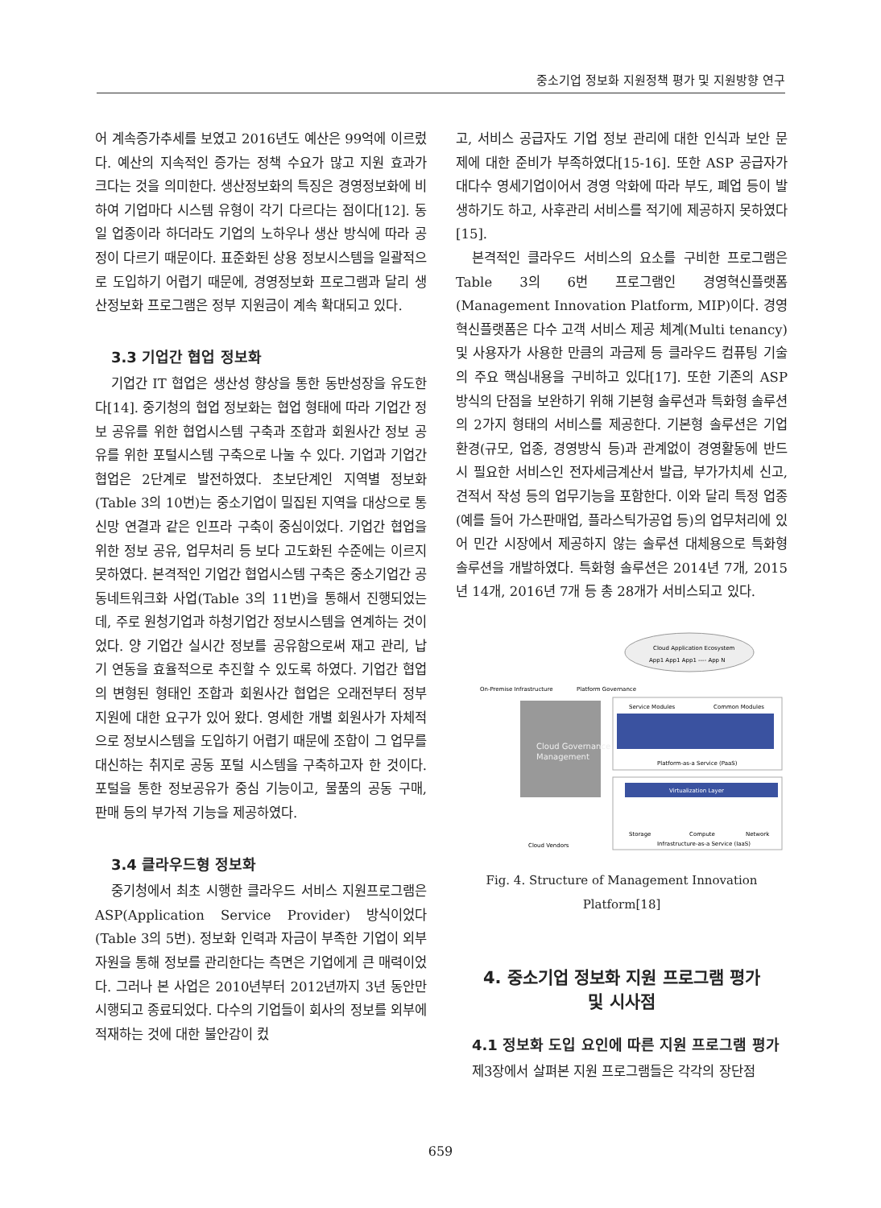중소기업 정보화 지원정책 평가 및 지원방향 연구
어 계속증가추세를 보였고 2016년도 예산은 99억에 이르렀다. 예산의 지속적인 증가는 정책 수요가 많고 지원 효과가 크다는 것을 의미한다. 생산정보화의 특징은 경영정보화에 비하여 기업마다 시스템 유형이 각기 다르다는 점이다[12]. 동일 업종이라 하더라도 기업의 노하우나 생산 방식에 따라 공정이 다르기 때문이다. 표준화된 상용 정보시스템을 일괄적으로 도입하기 어렵기 때문에, 경영정보화 프로그램과 달리 생산정보화 프로그램은 정부 지원금이 계속 확대되고 있다.
3.3 기업간 협업 정보화
기업간 IT 협업은 생산성 향상을 통한 동반성장을 유도한다[14]. 중기청의 협업 정보화는 협업 형태에 따라 기업간 정보 공유를 위한 협업시스템 구축과 조합과 회원사간 정보 공유를 위한 포털시스템 구축으로 나눌 수 있다. 기업과 기업간 협업은 2단계로 발전하였다. 초보단계인 지역별 정보화(Table 3의 10번)는 중소기업이 밀집된 지역을 대상으로 통신망 연결과 같은 인프라 구축이 중심이었다. 기업간 협업을 위한 정보 공유, 업무처리 등 보다 고도화된 수준에는 이르지 못하였다. 본격적인 기업간 협업시스템 구축은 중소기업간 공동네트워크화 사업(Table 3의 11번)을 통해서 진행되었는데, 주로 원청기업과 하청기업간 정보시스템을 연계하는 것이었다. 양 기업간 실시간 정보를 공유함으로써 재고 관리, 납기 연동을 효율적으로 추진할 수 있도록 하였다. 기업간 협업의 변형된 형태인 조합과 회원사간 협업은 오래전부터 정부 지원에 대한 요구가 있어 왔다. 영세한 개별 회원사가 자체적으로 정보시스템을 도입하기 어렵기 때문에 조합이 그 업무를 대신하는 취지로 공동 포털 시스템을 구축하고자 한 것이다. 포털을 통한 정보공유가 중심 기능이고, 물품의 공동 구매, 판매 등의 부가적 기능을 제공하였다.
3.4 클라우드형 정보화
중기청에서 최초 시행한 클라우드 서비스 지원프로그램은 ASP(Application Service Provider) 방식이었다 (Table 3의 5번). 정보화 인력과 자금이 부족한 기업이 외부 자원을 통해 정보를 관리한다는 측면은 기업에게 큰 매력이었다. 그러나 본 사업은 2010년부터 2012년까지 3년 동안만 시행되고 종료되었다. 다수의 기업들이 회사의 정보를 외부에 적재하는 것에 대한 불안감이 컸
고, 서비스 공급자도 기업 정보 관리에 대한 인식과 보안 문제에 대한 준비가 부족하였다[15-16]. 또한 ASP 공급자가 대다수 영세기업이어서 경영 악화에 따라 부도, 폐업 등이 발생하기도 하고, 사후관리 서비스를 적기에 제공하지 못하였다[15].
본격적인 클라우드 서비스의 요소를 구비한 프로그램은 Table 3의 6번 프로그램인 경영혁신플랫폼 (Management Innovation Platform, MIP)이다. 경영혁신플랫폼은 다수 고객 서비스 제공 체계(Multi tenancy) 및 사용자가 사용한 만큼의 과금제 등 클라우드 컴퓨팅 기술의 주요 핵심내용을 구비하고 있다[17]. 또한 기존의 ASP 방식의 단점을 보완하기 위해 기본형 솔루션과 특화형 솔루션의 2가지 형태의 서비스를 제공한다. 기본형 솔루션은 기업환경(규모, 업종, 경영방식 등)과 관계없이 경영활동에 반드시 필요한 서비스인 전자세금계산서 발급, 부가가치세 신고, 견적서 작성 등의 업무기능을 포함한다. 이와 달리 특정 업종(예를 들어 가스판매업, 플라스틱가공업 등)의 업무처리에 있어 민간 시장에서 제공하지 않는 솔루션 대체용으로 특화형 솔루션을 개발하였다. 특화형 솔루션은 2014년 7개, 2015년 14개, 2016년 7개 등 총 28개가 서비스되고 있다.
Cloud Application Ecosystem
App1 App1 App1 ---- App N
On-Premise Infrastructure
Platform Governance
Cloud Governance &
Management
Service Modules
Common Modules
Platform-as-a Service (PaaS)
Virtualization Layer
Storage
Compute
Network
Infrastructure-as-a Service (IaaS)
Cloud Vendors
Fig. 4. Structure of Management Innovation Platform[18]
4. 중소기업 정보화 지원 프로그램 평가
및 시사점
4.1 정보화 도입 요인에 따른 지원 프로그램 평가
제3장에서 살펴본 지원 프로그램들은 각각의 장단점
659